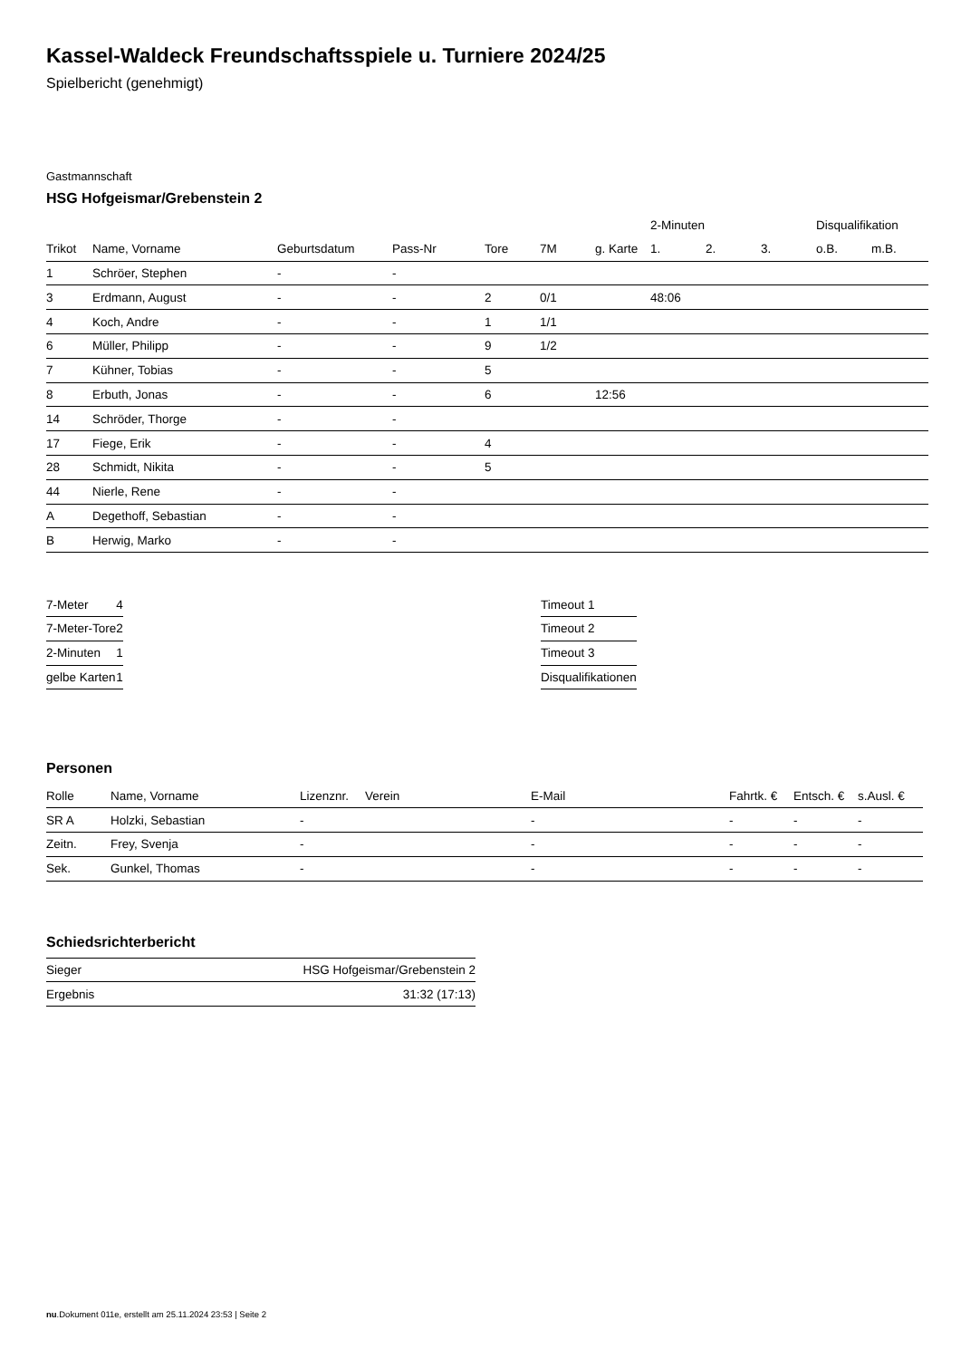Kassel-Waldeck Freundschaftsspiele u. Turniere 2024/25
Spielbericht (genehmigt)
Gastmannschaft
HSG Hofgeismar/Grebenstein 2
| | | | | | | | 2-Minuten | | | Disqualifikation | |
| --- | --- | --- | --- | --- | --- | --- | --- | --- | --- | --- | --- |
| Trikot | Name, Vorname | Geburtsdatum | Pass-Nr | Tore | 7M | g. Karte | 1. | 2. | 3. | o.B. | m.B. |
| 1 | Schröer, Stephen | - | - | | | | | | | | |
| 3 | Erdmann, August | - | - | 2 | 0/1 | | 48:06 | | | | |
| 4 | Koch, Andre | - | - | 1 | 1/1 | | | | | | |
| 6 | Müller, Philipp | - | - | 9 | 1/2 | | | | | | |
| 7 | Kühner, Tobias | - | - | 5 | | | | | | | |
| 8 | Erbuth, Jonas | - | - | 6 | | 12:56 | | | | | |
| 14 | Schröder, Thorge | - | - | | | | | | | | |
| 17 | Fiege, Erik | - | - | 4 | | | | | | | |
| 28 | Schmidt, Nikita | - | - | 5 | | | | | | | |
| 44 | Nierle, Rene | - | - | | | | | | | | |
| A | Degethoff, Sebastian | - | - | | | | | | | | |
| B | Herwig, Marko | - | - | | | | | | | | |
| 7-Meter | 4 |
| 7-Meter-Tore | 2 |
| 2-Minuten | 1 |
| gelbe Karten | 1 |
| Timeout 1 |
| Timeout 2 |
| Timeout 3 |
| Disqualifikationen |
Personen
| Rolle | Name, Vorname | Lizenznr. | Verein | E-Mail | Fahrtk. € | Entsch. € | s.Ausl. € |
| --- | --- | --- | --- | --- | --- | --- | --- |
| SR A | Holzki, Sebastian | - | | - | - | - | - |
| Zeitn. | Frey, Svenja | - | | - | - | - | - |
| Sek. | Gunkel, Thomas | - | | - | - | - | - |
Schiedsrichterbericht
| Sieger | HSG Hofgeismar/Grebenstein 2 |
| Ergebnis | 31:32 (17:13) |
nu.Dokument 011e, erstellt am 25.11.2024 23:53 | Seite 2